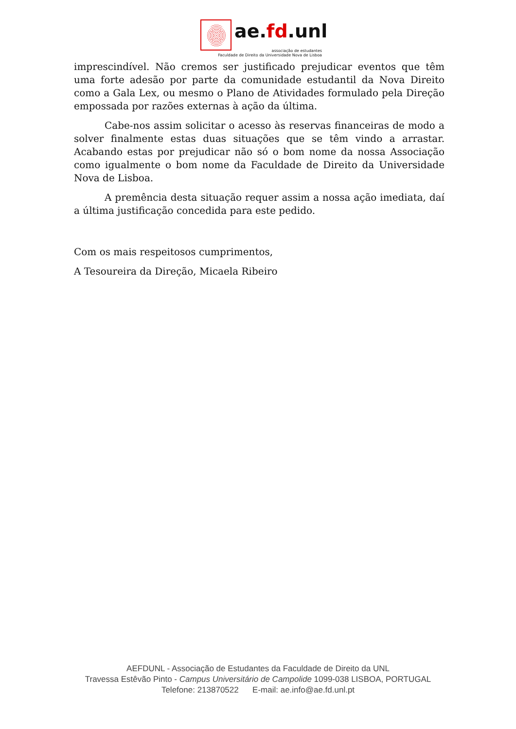ae.fd.unl
associação de estudantes
Faculdade de Direito da Universidade Nova de Lisboa
imprescindível. Não cremos ser justificado prejudicar eventos que têm uma forte adesão por parte da comunidade estudantil da Nova Direito como a Gala Lex, ou mesmo o Plano de Atividades formulado pela Direção empossada por razões externas à ação da última.
Cabe-nos assim solicitar o acesso às reservas financeiras de modo a solver finalmente estas duas situações que se têm vindo a arrastar. Acabando estas por prejudicar não só o bom nome da nossa Associação como igualmente o bom nome da Faculdade de Direito da Universidade Nova de Lisboa.
A premência desta situação requer assim a nossa ação imediata, daí a última justificação concedida para este pedido.
Com os mais respeitosos cumprimentos,
A Tesoureira da Direção, Micaela Ribeiro
AEFDUNL - Associação de Estudantes da Faculdade de Direito da UNL
Travessa Estêvão Pinto - Campus Universitário de Campolide 1099-038 LISBOA, PORTUGAL
Telefone: 213870522 E-mail: ae.info@ae.fd.unl.pt